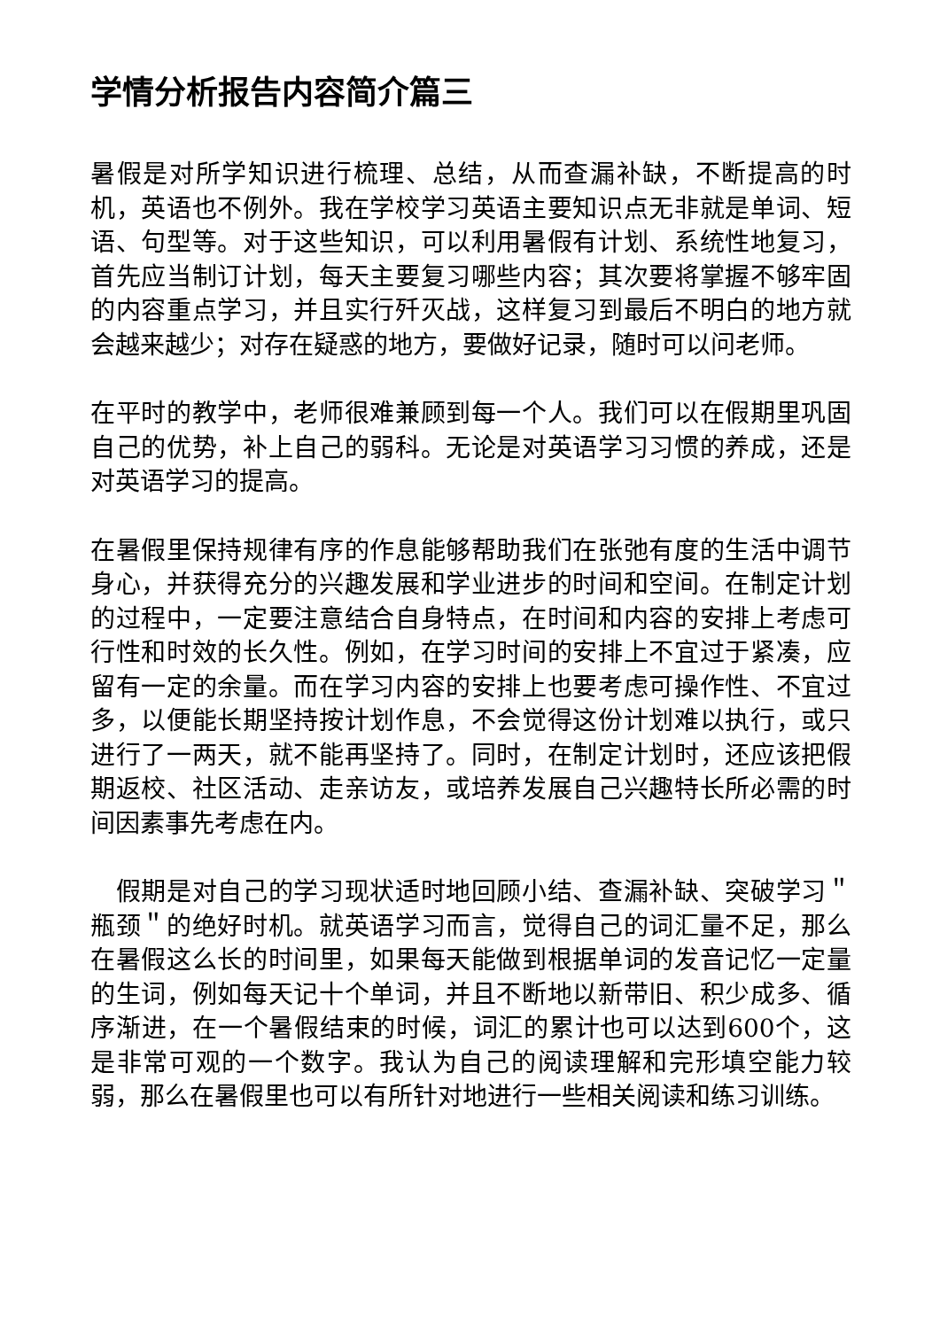学情分析报告内容简介篇三
暑假是对所学知识进行梳理、总结，从而查漏补缺，不断提高的时机，英语也不例外。我在学校学习英语主要知识点无非就是单词、短语、句型等。对于这些知识，可以利用暑假有计划、系统性地复习，首先应当制订计划，每天主要复习哪些内容；其次要将掌握不够牢固的内容重点学习，并且实行歼灭战，这样复习到最后不明白的地方就会越来越少；对存在疑惑的地方，要做好记录，随时可以问老师。
在平时的教学中，老师很难兼顾到每一个人。我们可以在假期里巩固自己的优势，补上自己的弱科。无论是对英语学习习惯的养成，还是对英语学习的提高。
在暑假里保持规律有序的作息能够帮助我们在张弛有度的生活中调节身心，并获得充分的兴趣发展和学业进步的时间和空间。在制定计划的过程中，一定要注意结合自身特点，在时间和内容的安排上考虑可行性和时效的长久性。例如，在学习时间的安排上不宜过于紧凑，应留有一定的余量。而在学习内容的安排上也要考虑可操作性、不宜过多，以便能长期坚持按计划作息，不会觉得这份计划难以执行，或只进行了一两天，就不能再坚持了。同时，在制定计划时，还应该把假期返校、社区活动、走亲访友，或培养发展自己兴趣特长所必需的时间因素事先考虑在内。
　假期是对自己的学习现状适时地回顾小结、查漏补缺、突破学习＂瓶颈＂的绝好时机。就英语学习而言，觉得自己的词汇量不足，那么在暑假这么长的时间里，如果每天能做到根据单词的发音记忆一定量的生词，例如每天记十个单词，并且不断地以新带旧、积少成多、循序渐进，在一个暑假结束的时候，词汇的累计也可以达到600个，这是非常可观的一个数字。我认为自己的阅读理解和完形填空能力较弱，那么在暑假里也可以有所针对地进行一些相关阅读和练习训练。